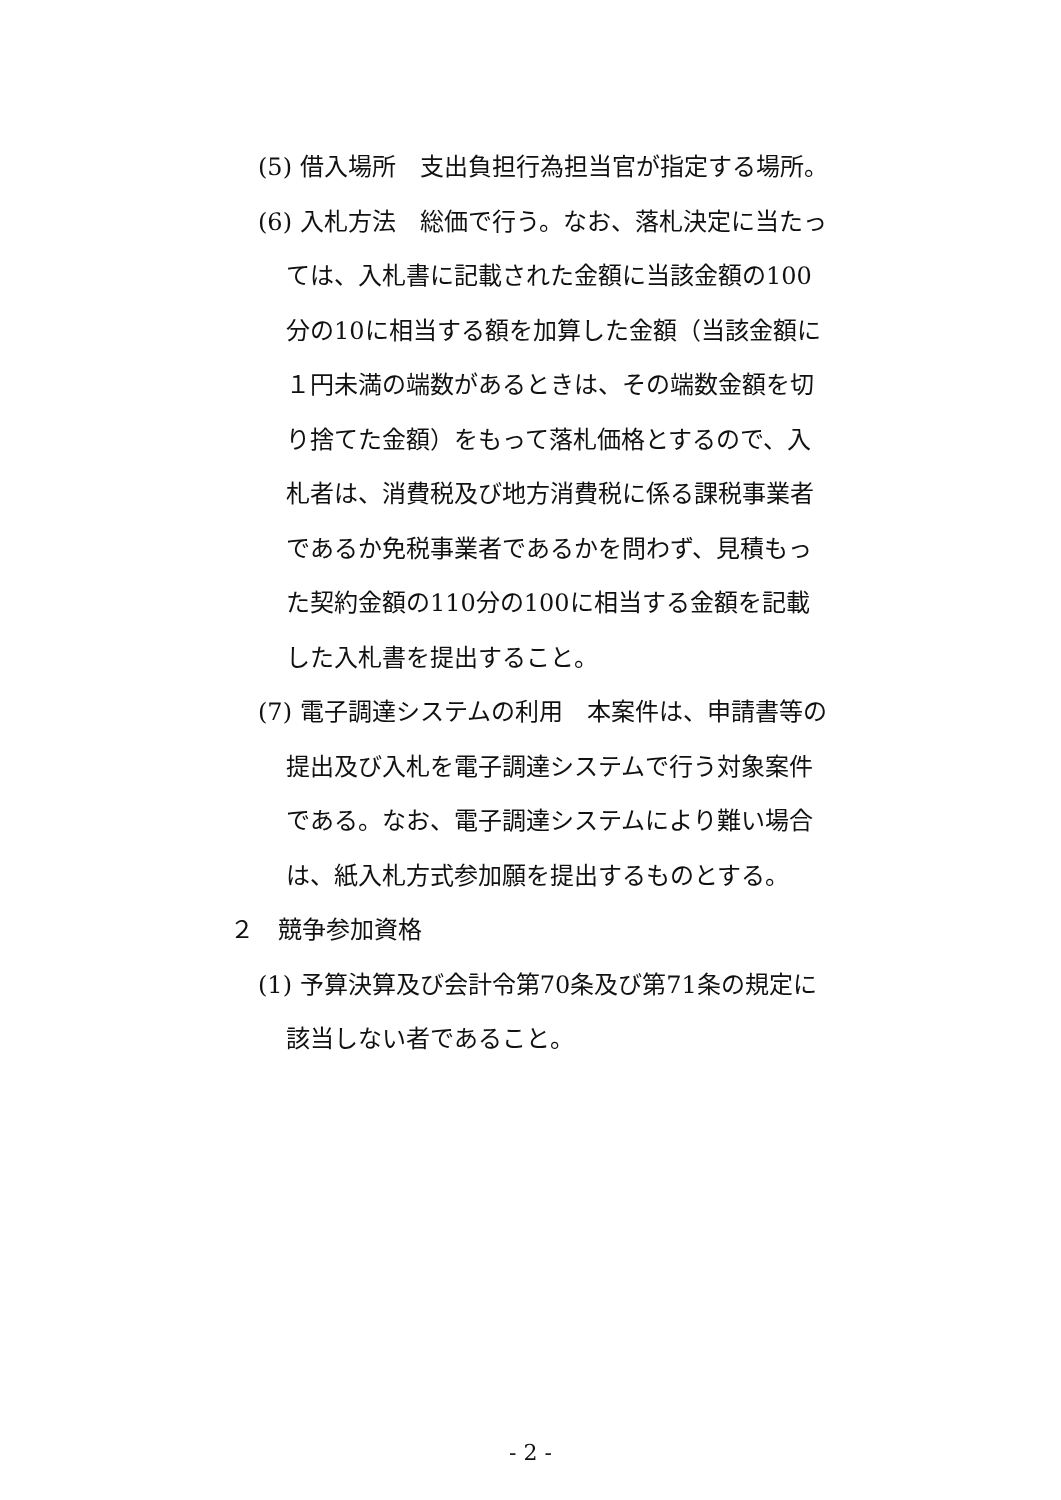(5) 借入場所　支出負担行為担当官が指定する場所。
(6) 入札方法　総価で行う。なお、落札決定に当たっては、入札書に記載された金額に当該金額の100 分の10に相当する額を加算した金額（当該金額に１円未満の端数があるときは、その端数金額を切り捨てた金額）をもって落札価格とするので、入札者は、消費税及び地方消費税に係る課税事業者であるか免税事業者であるかを問わず、見積もった契約金額の110分の100に相当する金額を記載した入札書を提出すること。
(7) 電子調達システムの利用　本案件は、申請書等の提出及び入札を電子調達システムで行う対象案件である。なお、電子調達システムにより難い場合は、紙入札方式参加願を提出するものとする。
２　競争参加資格
(1) 予算決算及び会計令第70条及び第71条の規定に該当しない者であること。
- 2 -